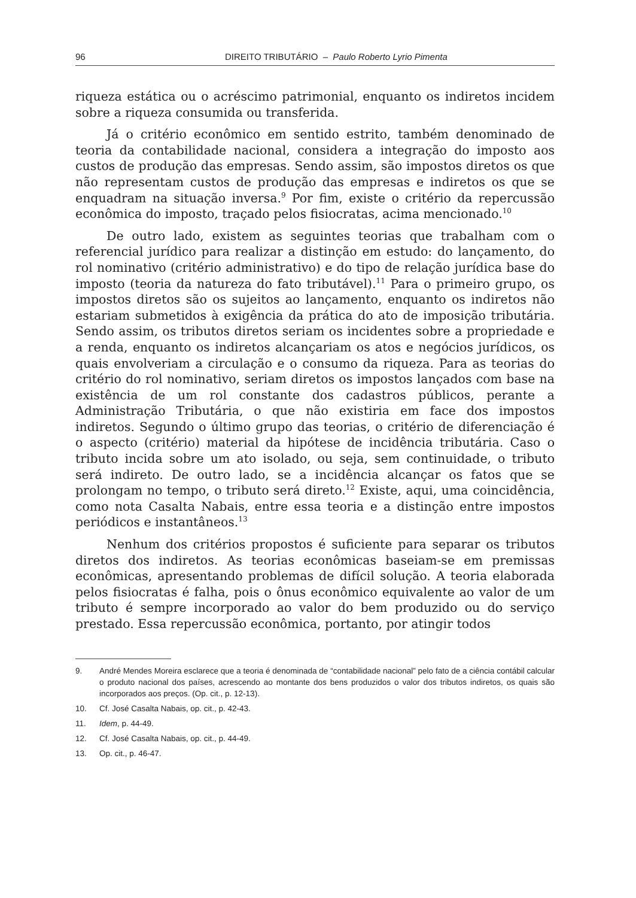96 DIREITO TRIBUTÁRIO – Paulo Roberto Lyrio Pimenta
riqueza estática ou o acréscimo patrimonial, enquanto os indiretos incidem sobre a riqueza consumida ou transferida.
Já o critério econômico em sentido estrito, também denominado de teoria da contabilidade nacional, considera a integração do imposto aos custos de produção das empresas. Sendo assim, são impostos diretos os que não representam custos de produção das empresas e indiretos os que se enquadram na situação inversa.<sup>9</sup> Por fim, existe o critério da repercussão econômica do imposto, traçado pelos fisiocratas, acima mencionado.<sup>10</sup>
De outro lado, existem as seguintes teorias que trabalham com o referencial jurídico para realizar a distinção em estudo: do lançamento, do rol nominativo (critério administrativo) e do tipo de relação jurídica base do imposto (teoria da natureza do fato tributável).<sup>11</sup> Para o primeiro grupo, os impostos diretos são os sujeitos ao lançamento, enquanto os indiretos não estariam submetidos à exigência da prática do ato de imposição tributária. Sendo assim, os tributos diretos seriam os incidentes sobre a propriedade e a renda, enquanto os indiretos alcançariam os atos e negócios jurídicos, os quais envolveriam a circulação e o consumo da riqueza. Para as teorias do critério do rol nominativo, seriam diretos os impostos lançados com base na existência de um rol constante dos cadastros públicos, perante a Administração Tributária, o que não existiria em face dos impostos indiretos. Segundo o último grupo das teorias, o critério de diferenciação é o aspecto (critério) material da hipótese de incidência tributária. Caso o tributo incida sobre um ato isolado, ou seja, sem continuidade, o tributo será indireto. De outro lado, se a incidência alcançar os fatos que se prolongam no tempo, o tributo será direto.<sup>12</sup> Existe, aqui, uma coincidência, como nota Casalta Nabais, entre essa teoria e a distinção entre impostos periódicos e instantâneos.<sup>13</sup>
Nenhum dos critérios propostos é suficiente para separar os tributos diretos dos indiretos. As teorias econômicas baseiam-se em premissas econômicas, apresentando problemas de difícil solução. A teoria elaborada pelos fisiocratas é falha, pois o ônus econômico equivalente ao valor de um tributo é sempre incorporado ao valor do bem produzido ou do serviço prestado. Essa repercussão econômica, portanto, por atingir todos
9. André Mendes Moreira esclarece que a teoria é denominada de “contabilidade nacional” pelo fato de a ciência contábil calcular o produto nacional dos países, acrescendo ao montante dos bens produzidos o valor dos tributos indiretos, os quais são incorporados aos preços. (Op. cit., p. 12-13).
10. Cf. José Casalta Nabais, op. cit., p. 42-43.
11. Idem, p. 44-49.
12. Cf. José Casalta Nabais, op. cit., p. 44-49.
13. Op. cit., p. 46-47.